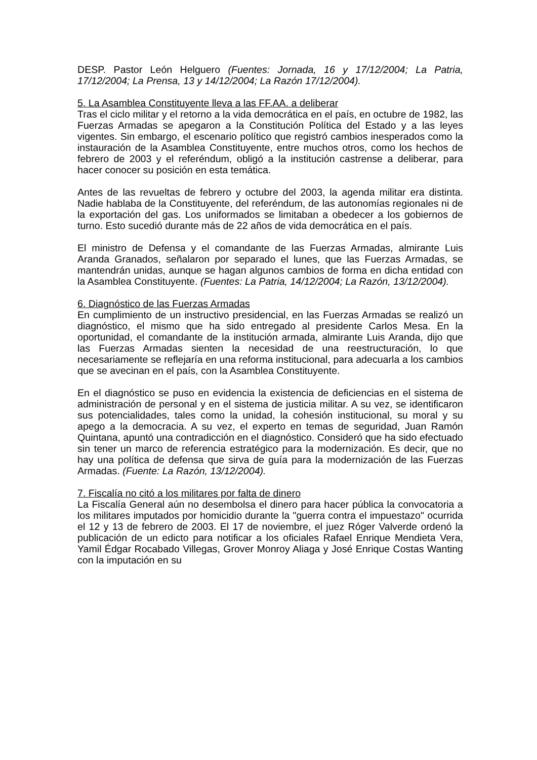DESP. Pastor León Helguero (Fuentes: Jornada, 16 y 17/12/2004; La Patria, 17/12/2004; La Prensa, 13 y 14/12/2004; La Razón 17/12/2004).
5. La Asamblea Constituyente lleva a las FF.AA. a deliberar
Tras el ciclo militar y el retorno a la vida democrática en el país, en octubre de 1982, las Fuerzas Armadas se apegaron a la Constitución Política del Estado y a las leyes vigentes. Sin embargo, el escenario político que registró cambios inesperados como la instauración de la Asamblea Constituyente, entre muchos otros, como los hechos de febrero de 2003 y el referéndum, obligó a la institución castrense a deliberar, para hacer conocer su posición en esta temática.
Antes de las revueltas de febrero y octubre del 2003, la agenda militar era distinta. Nadie hablaba de la Constituyente, del referéndum, de las autonomías regionales ni de la exportación del gas. Los uniformados se limitaban a obedecer a los gobiernos de turno. Esto sucedió durante más de 22 años de vida democrática en el país.
El ministro de Defensa y el comandante de las Fuerzas Armadas, almirante Luis Aranda Granados, señalaron por separado el lunes, que las Fuerzas Armadas, se mantendrán unidas, aunque se hagan algunos cambios de forma en dicha entidad con la Asamblea Constituyente. (Fuentes: La Patria, 14/12/2004; La Razón, 13/12/2004).
6. Diagnóstico de las Fuerzas Armadas
En cumplimiento de un instructivo presidencial, en las Fuerzas Armadas se realizó un diagnóstico, el mismo que ha sido entregado al presidente Carlos Mesa. En la oportunidad, el comandante de la institución armada, almirante Luis Aranda, dijo que las Fuerzas Armadas sienten la necesidad de una reestructuración, lo que necesariamente se reflejaría en una reforma institucional, para adecuarla a los cambios que se avecinan en el país, con la Asamblea Constituyente.
En el diagnóstico se puso en evidencia la existencia de deficiencias en el sistema de administración de personal y en el sistema de justicia militar. A su vez, se identificaron sus potencialidades, tales como la unidad, la cohesión institucional, su moral y su apego a la democracia. A su vez, el experto en temas de seguridad, Juan Ramón Quintana, apuntó una contradicción en el diagnóstico. Consideró que ha sido efectuado sin tener un marco de referencia estratégico para la modernización. Es decir, que no hay una política de defensa que sirva de guía para la modernización de las Fuerzas Armadas. (Fuente: La Razón, 13/12/2004).
7. Fiscalía no citó a los militares por falta de dinero
La Fiscalía General aún no desembolsa el dinero para hacer pública la convocatoria a los militares imputados por homicidio durante la "guerra contra el impuestazo" ocurrida el 12 y 13 de febrero de 2003. El 17 de noviembre, el juez Róger Valverde ordenó la publicación de un edicto para notificar a los oficiales Rafael Enrique Mendieta Vera, Yamil Édgar Rocabado Villegas, Grover Monroy Aliaga y José Enrique Costas Wanting con la imputación en su